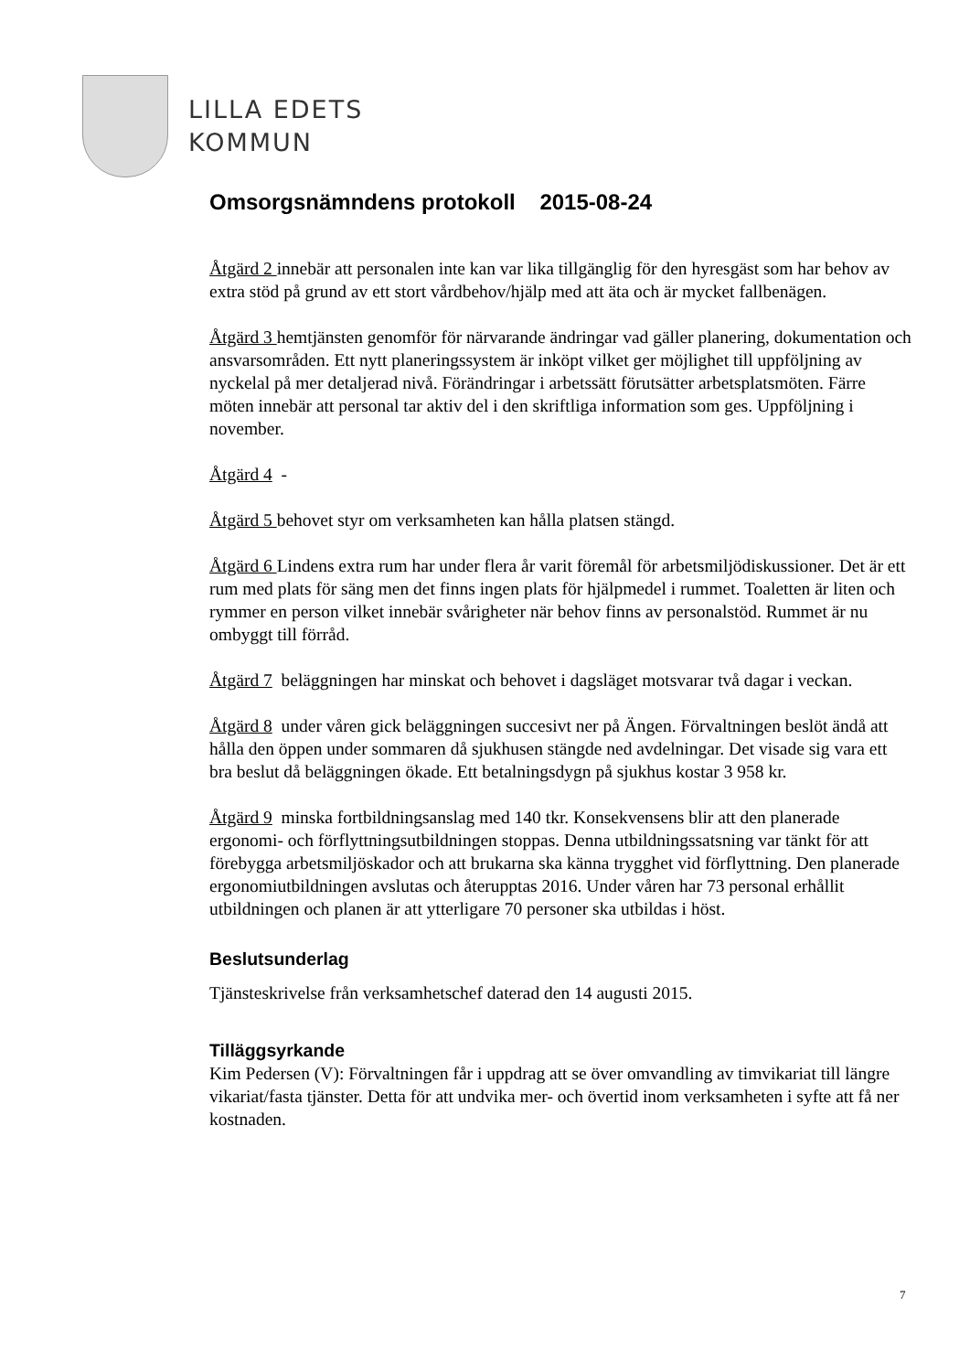LILLA EDETS
KOMMUN
Omsorgsnämndens protokoll 2015-08-24
Åtgärd 2 innebär att personalen inte kan var lika tillgänglig för den hyresgäst som har behov av extra stöd på grund av ett stort vårdbehov/hjälp med att äta och är mycket fallbenägen.
Åtgärd 3 hemtjänsten genomför för närvarande ändringar vad gäller planering, dokumentation och ansvarsområden. Ett nytt planeringssystem är inköpt vilket ger möjlighet till uppföljning av nyckelal på mer detaljerad nivå. Förändringar i arbetssätt förutsätter arbetsplatsmöten. Färre möten innebär att personal tar aktiv del i den skriftliga information som ges. Uppföljning i november.
Åtgärd 4 -
Åtgärd 5 behovet styr om verksamheten kan hålla platsen stängd.
Åtgärd 6 Lindens extra rum har under flera år varit föremål för arbetsmiljödiskussioner. Det är ett rum med plats för säng men det finns ingen plats för hjälpmedel i rummet. Toaletten är liten och rymmer en person vilket innebär svårigheter när behov finns av personalstöd. Rummet är nu ombyggt till förråd.
Åtgärd 7 beläggningen har minskat och behovet i dagsläget motsvarar två dagar i veckan.
Åtgärd 8 under våren gick beläggningen succesivt ner på Ängen. Förvaltningen beslöt ändå att hålla den öppen under sommaren då sjukhusen stängde ned avdelningar. Det visade sig vara ett bra beslut då beläggningen ökade. Ett betalningsdygn på sjukhus kostar 3 958 kr.
Åtgärd 9 minska fortbildningsanslag med 140 tkr. Konsekvensens blir att den planerade ergonomi- och förflyttningsutbildningen stoppas. Denna utbildningssatsning var tänkt för att förebygga arbetsmiljöskador och att brukarna ska känna trygghet vid förflyttning. Den planerade ergonomiutbildningen avslutas och återupptas 2016. Under våren har 73 personal erhållit utbildningen och planen är att ytterligare 70 personer ska utbildas i höst.
Beslutsunderlag
Tjänsteskrivelse från verksamhetschef daterad den 14 augusti 2015.
Tilläggsyrkande
Kim Pedersen (V): Förvaltningen får i uppdrag att se över omvandling av timvikariat till längre vikariat/fasta tjänster. Detta för att undvika mer- och övertid inom verksamheten i syfte att få ner kostnaden.
7